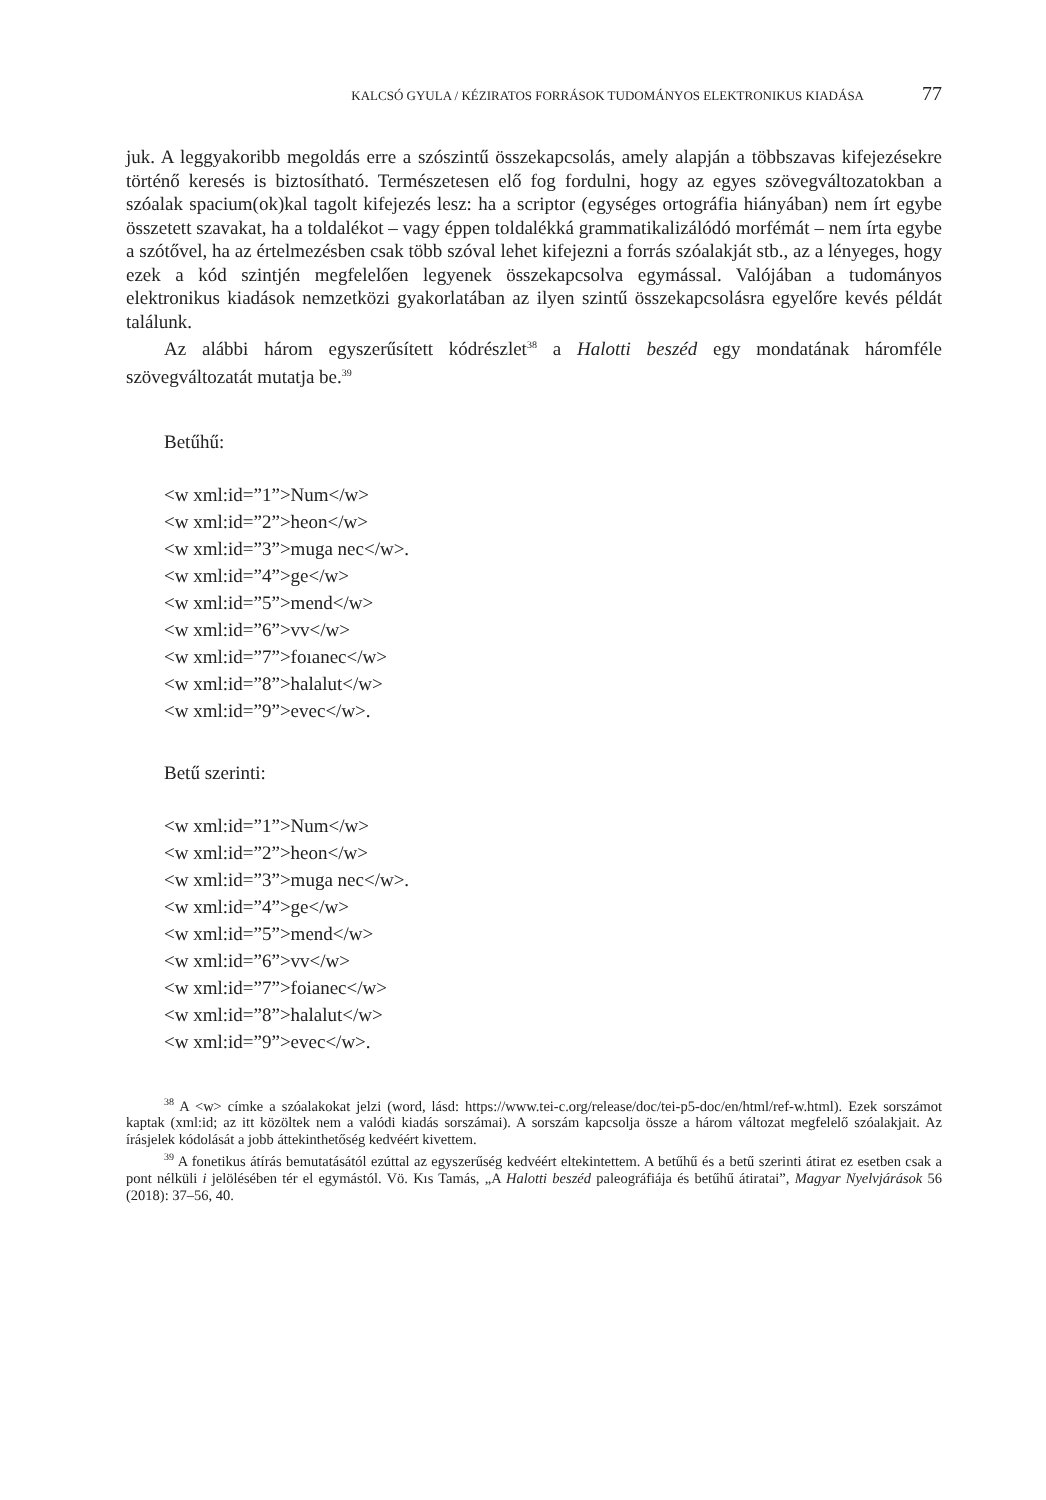KALCSÓ GYULA / KÉZIRATOS FORRÁSOK TUDOMÁNYOS ELEKTRONIKUS KIADÁSA 77
juk. A leggyakoribb megoldás erre a szószintű összekapcsolás, amely alapján a többszavas kifejezésekre történő keresés is biztosítható. Természetesen elő fog fordulni, hogy az egyes szövegváltozatokban a szóalak spacium(ok)kal tagolt kifejezés lesz: ha a scriptor (egységes ortográfia hiányában) nem írt egybe összetett szavakat, ha a toldalékot – vagy éppen toldalékká grammatikalizálódó morfémát – nem írta egybe a szótővel, ha az értelmezésben csak több szóval lehet kifejezni a forrás szóalakját stb., az a lényeges, hogy ezek a kód szintjén megfelelően legyenek összekapcsolva egymással. Valójában a tudományos elektronikus kiadások nemzetközi gyakorlatában az ilyen szintű összekapcsolásra egyelőre kevés példát találunk.
Az alábbi három egyszerűsített kódrészlet<sup>38</sup> a Halotti beszéd egy mondatának háromféle szövegváltozatát mutatja be.<sup>39</sup>
Betűhű:
<w xml:id=”1”>Num</w>
<w xml:id=”2”>heon</w>
<w xml:id=”3”>muga nec</w>.
<w xml:id=”4”>ge</w>
<w xml:id=”5”>mend</w>
<w xml:id=”6”>vv</w>
<w xml:id=”7”>foıanec</w>
<w xml:id=”8”>halalut</w>
<w xml:id=”9”>evec</w>.
Betű szerinti:
<w xml:id=”1”>Num</w>
<w xml:id=”2”>heon</w>
<w xml:id=”3”>muga nec</w>.
<w xml:id=”4”>ge</w>
<w xml:id=”5”>mend</w>
<w xml:id=”6”>vv</w>
<w xml:id=”7”>foianec</w>
<w xml:id=”8”>halalut</w>
<w xml:id=”9”>evec</w>.
<sup>38</sup> A <w> címke a szóalakokat jelzi (word, lásd: https://www.tei-c.org/release/doc/tei-p5-doc/en/html/ref-w.html). Ezek sorszámot kaptak (xml:id; az itt közöltek nem a valódi kiadás sorszámai). A sorszám kapcsolja össze a három változat megfelelő szóalakjait. Az írásjelek kódolását a jobb áttekinthetőség kedvéért kivettem.
<sup>39</sup> A fonetikus átírás bemutatásától ezúttal az egyszerűség kedvéért eltekintettem. A betűhű és a betű szerinti átirat ez esetben csak a pont nélküli i jelölésében tér el egymástól. Vö. Kıs Tamás, „A Halotti beszéd paleográfiája és betűhű átiratai”, Magyar Nyelvjárások 56 (2018): 37–56, 40.